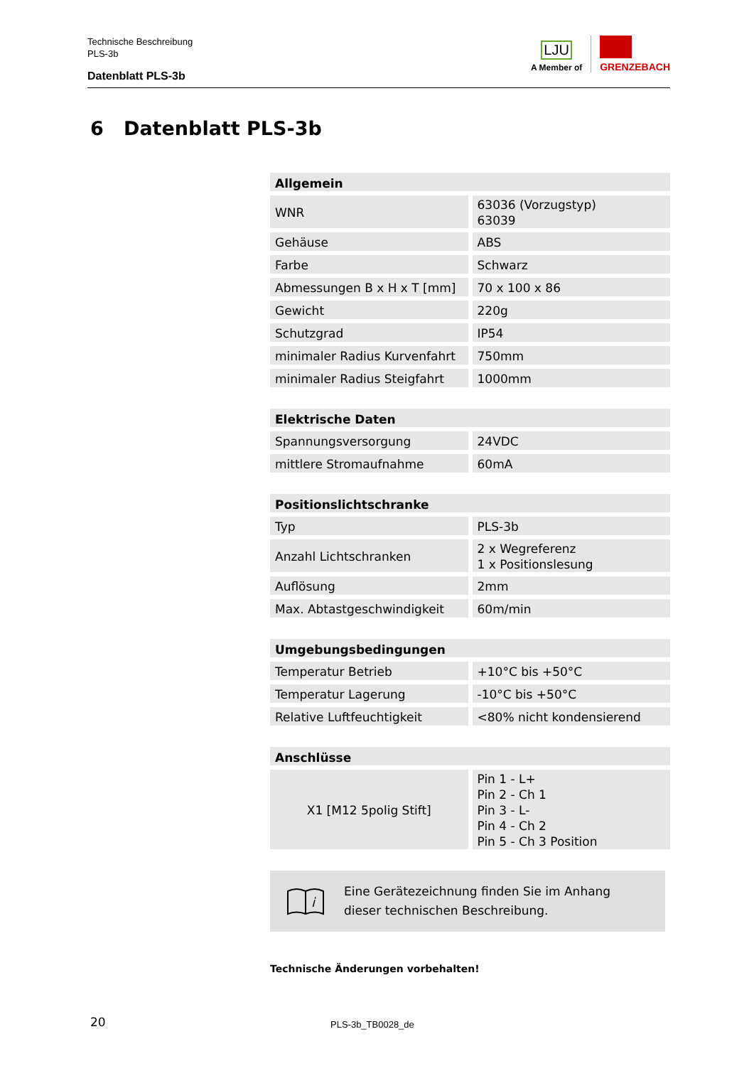Technische Beschreibung
PLS-3b
Datenblatt PLS-3b
LJU
A Member of
GRENZEBACH
6 Datenblatt PLS-3b
| Allgemein | |
| --- | --- |
| WNR | 63036 (Vorzugstyp) 63039 |
| Gehäuse | ABS |
| Farbe | Schwarz |
| Abmessungen B x H x T [mm] | 70 x 100 x 86 |
| Gewicht | 220g |
| Schutzgrad | IP54 |
| minimaler Radius Kurvenfahrt | 750mm |
| minimaler Radius Steigfahrt | 1000mm |
| Elektrische Daten | |
| --- | --- |
| Spannungsversorgung | 24VDC |
| mittlere Stromaufnahme | 60mA |
| Positionslichtschranke | |
| --- | --- |
| Typ | PLS-3b |
| Anzahl Lichtschranken | 2 x Wegreferenz 1 x Positionslesung |
| Auflösung | 2mm |
| Max. Abtastgeschwindigkeit | 60m/min |
| Umgebungsbedingungen | |
| --- | --- |
| Temperatur Betrieb | +10°C bis +50°C |
| Temperatur Lagerung | -10°C bis +50°C |
| Relative Luftfeuchtigkeit | <80% nicht kondensierend |
| Anschlüsse | |
| --- | --- |
| X1 [M12 5polig Stift] | Pin 1 - L+ Pin 2 - Ch 1 Pin 3 - L- Pin 4 - Ch 2 Pin 5 - Ch 3 Position |
i
Eine Gerätezeichnung finden Sie im Anhang dieser technischen Beschreibung.
Technische Änderungen vorbehalten!
20 PLS-3b_TB0028_de